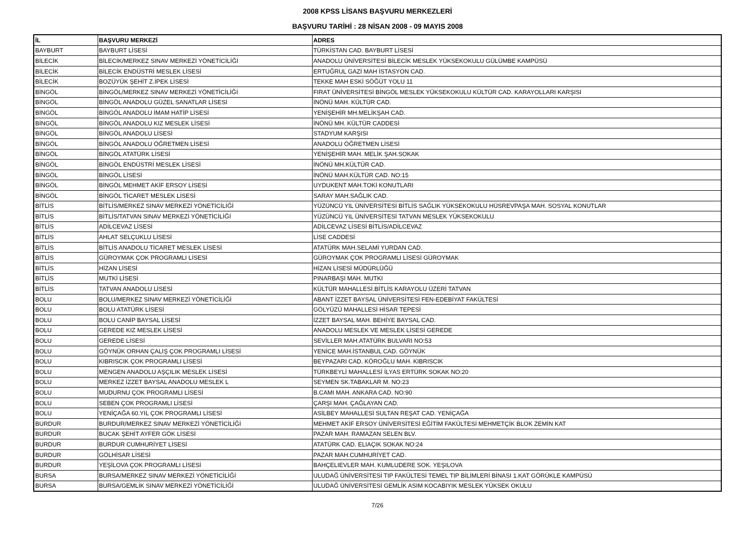2008 KPSS LİSANS BAŞVURU MERKEZLERİ
BAŞVURU TARİHİ : 28 NİSAN 2008 - 09 MAYIS 2008
| İL | BAŞVURU MERKEZİ | ADRES |
| --- | --- | --- |
| BAYBURT | BAYBURT LİSESİ | TÜRKİSTAN CAD. BAYBURT LİSESİ |
| BİLECİK | BİLECİK/MERKEZ SINAV MERKEZİ YÖNETİCİLİĞİ | ANADOLU ÜNİVERSİTESİ BİLECİK MESLEK YÜKSEKOKULU GÜLÜMBE KAMPÜSÜ |
| BİLECİK | BİLECİK ENDÜSTRİ MESLEK LİSESİ | ERTUĞRUL GAZİ MAH İSTASYON CAD. |
| BİLECİK | BOZÜYÜK ŞEHİT Z.İPEK LİSESİ | TEKKE MAH ESKİ SÖĞÜT YOLU 11 |
| BİNGÖL | BİNGÖL/MERKEZ SINAV MERKEZİ YÖNETİCİLİĞİ | FIRAT ÜNİVERSİTESİ BİNGÖL MESLEK YÜKSEKOKULU KÜLTÜR CAD. KARAYOLLARI KARŞISI |
| BİNGÖL | BİNGÖL ANADOLU GÜZEL SANATLAR LİSESİ | İNÖNÜ MAH. KÜLTÜR CAD. |
| BİNGÖL | BİNGÖL ANADOLU İMAM HATİP LİSESİ | YENİŞEHİR MH.MELİKŞAH CAD. |
| BİNGÖL | BİNGÖL ANADOLU KIZ MESLEK LİSESİ | İNÖNÜ MH. KÜLTÜR CADDESİ |
| BİNGÖL | BİNGÖL ANADOLU LİSESİ | STADYUM KARŞISI |
| BİNGÖL | BİNGÖL ANADOLU ÖĞRETMEN LİSESİ | ANADOLU ÖĞRETMEN LİSESİ |
| BİNGÖL | BİNGÖL ATATÜRK LİSESİ | YENİŞEHİR MAH. MELİK ŞAH.SOKAK |
| BİNGÖL | BİNGÖL ENDÜSTRİ MESLEK LİSESİ | İNÖNÜ MH.KÜLTÜR CAD. |
| BİNGÖL | BİNGÖL LİSESİ | İNÖNÜ MAH.KÜLTÜR CAD. NO:15 |
| BİNGÖL | BİNGÖL MEHMET AKİF ERSOY LİSESİ | UYDUKENT MAH.TOKİ KONUTLARI |
| BİNGÖL | BİNGÖL TİCARET MESLEK LİSESİ | SARAY MAH.SAĞLIK CAD. |
| BİTLİS | BİTLİS/MERKEZ SINAV MERKEZİ YÖNETİCİLİĞİ | YÜZÜNCÜ YIL ÜNİVERSİTESİ BİTLİS SAĞLIK YÜKSEKOKULU HÜSREVPAŞA MAH. SOSYAL KONUTLAR |
| BİTLİS | BİTLİS/TATVAN SINAV MERKEZİ YÖNETİCİLİĞİ | YÜZÜNCÜ YIL ÜNİVERSİTESİ TATVAN MESLEK YÜKSEKOKULU |
| BİTLİS | ADİLCEVAZ LİSESİ | ADİLCEVAZ LİSESİ BİTLİS/ADİLCEVAZ |
| BİTLİS | AHLAT SELÇUKLU LİSESİ | LİSE CADDESİ |
| BİTLİS | BİTLİS ANADOLU TİCARET MESLEK LİSESİ | ATATÜRK MAH.SELAMİ YURDAN CAD. |
| BİTLİS | GÜROYMAK ÇOK PROGRAMLI LİSESİ | GÜROYMAK ÇOK PROGRAMLI LİSESİ GÜROYMAK |
| BİTLİS | HİZAN LİSESİ | HİZAN LİSESİ MÜDÜRLÜĞÜ |
| BİTLİS | MUTKİ LİSESİ | PINARBAŞI MAH. MUTKI |
| BİTLİS | TATVAN ANADOLU LİSESİ | KÜLTÜR MAHALLESİ.BİTLİS KARAYOLU ÜZERİ TATVAN |
| BOLU | BOLU/MERKEZ SINAV MERKEZİ YÖNETİCİLİĞİ | ABANT İZZET BAYSAL ÜNİVERSİTESİ FEN-EDEBİYAT FAKÜLTESİ |
| BOLU | BOLU ATATÜRK LİSESİ | GÖLYÜZÜ MAHALLESİ HİSAR TEPESİ |
| BOLU | BOLU CANİP BAYSAL LİSESİ | İZZET BAYSAL MAH. BEHİYE BAYSAL CAD. |
| BOLU | GEREDE KIZ MESLEK LİSESİ | ANADOLU MESLEK VE MESLEK LİSESİ GEREDE |
| BOLU | GEREDE LİSESİ | SEVİLLER MAH.ATATÜRK BULVARI NO:53 |
| BOLU | GÖYNÜK ORHAN ÇALIŞ ÇOK PROGRAMLI LİSESİ | YENİCE MAH.İSTANBUL CAD. GÖYNÜK |
| BOLU | KIBRISCIK ÇOK PROGRAMLI LİSESİ | BEYPAZARI CAD. KÖROĞLU MAH. KIBRISCIK |
| BOLU | MENGEN ANADOLU AŞÇILIK MESLEK LİSESİ | TÜRKBEYLİ MAHALLESİ İLYAS ERTÜRK SOKAK NO:20 |
| BOLU | MERKEZ İZZET BAYSAL ANADOLU MESLEK L | SEYMEN SK.TABAKLAR M. NO:23 |
| BOLU | MUDURNU ÇOK PROGRAMLI LİSESİ | B.CAMI MAH. ANKARA CAD. NO:90 |
| BOLU | SEBEN ÇOK PROGRAMLI LİSESİ | ÇARŞI MAH. ÇAĞLAYAN CAD. |
| BOLU | YENİÇAĞA 60.YIL ÇOK PROGRAMLI LİSESİ | ASİLBEY MAHALLESİ SULTAN REŞAT CAD. YENİÇAĞA |
| BURDUR | BURDUR/MERKEZ SINAV MERKEZİ YÖNETİCİLİĞİ | MEHMET AKİF ERSOY ÜNİVERSİTESİ EĞİTİM FAKÜLTESİ MEHMETÇİK BLOK ZEMİN KAT |
| BURDUR | BUCAK ŞEHİT AYFER GÖK LİSESİ | PAZAR MAH. RAMAZAN SELEN BLV. |
| BURDUR | BURDUR CUMHURİYET LİSESİ | ATATÜRK CAD. ELIAÇIK SOKAK NO:24 |
| BURDUR | GÖLHİSAR LİSESİ | PAZAR MAH.CUMHURİYET CAD. |
| BURDUR | YEŞİLOVA ÇOK PROGRAMLI LİSESİ | BAHÇELIEVLER MAH. KUMLUDERE SOK. YEŞILOVA |
| BURSA | BURSA/MERKEZ SINAV MERKEZİ YÖNETİCİLİĞİ | ULUDAĞ ÜNİVERSİTESİ TIP FAKÜLTESİ TEMEL TIP BİLİMLERİ BİNASI 1.KAT GÖRÜKLE KAMPÜSÜ |
| BURSA | BURSA/GEMLİK SINAV MERKEZİ YÖNETİCİLİĞİ | ULUDAĞ ÜNİVERSİTESİ GEMLİK ASIM KOCABIYIK MESLEK YÜKSEK OKULU |
7/26